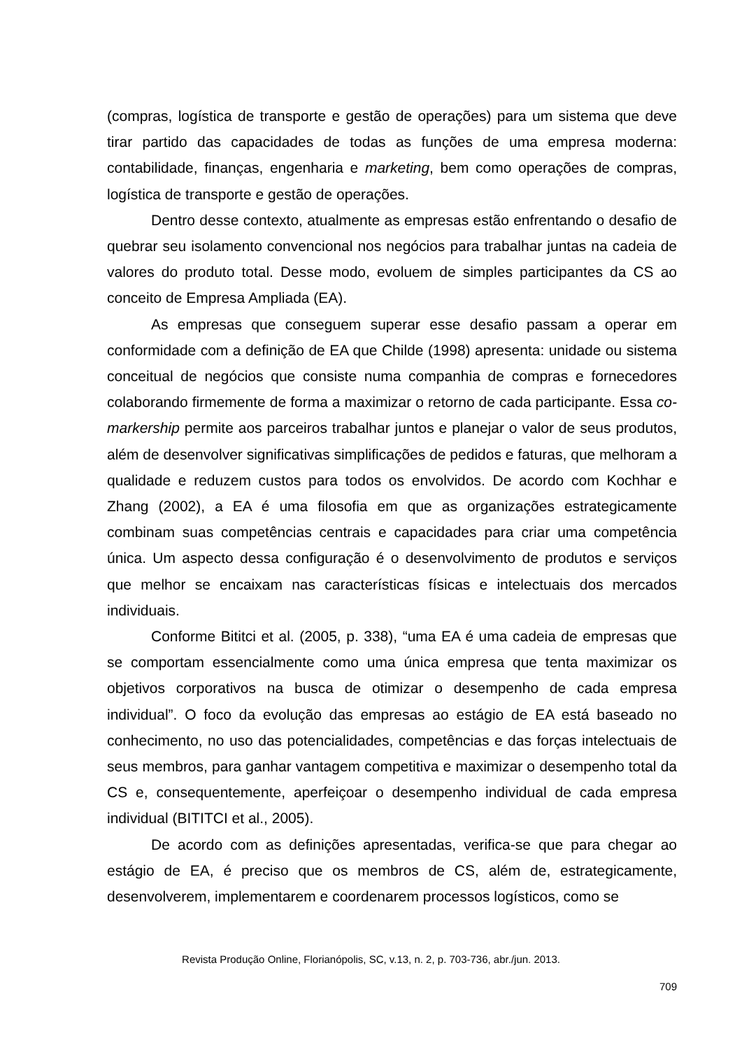(compras, logística de transporte e gestão de operações) para um sistema que deve tirar partido das capacidades de todas as funções de uma empresa moderna: contabilidade, finanças, engenharia e marketing, bem como operações de compras, logística de transporte e gestão de operações.
Dentro desse contexto, atualmente as empresas estão enfrentando o desafio de quebrar seu isolamento convencional nos negócios para trabalhar juntas na cadeia de valores do produto total. Desse modo, evoluem de simples participantes da CS ao conceito de Empresa Ampliada (EA).
As empresas que conseguem superar esse desafio passam a operar em conformidade com a definição de EA que Childe (1998) apresenta: unidade ou sistema conceitual de negócios que consiste numa companhia de compras e fornecedores colaborando firmemente de forma a maximizar o retorno de cada participante. Essa co-markership permite aos parceiros trabalhar juntos e planejar o valor de seus produtos, além de desenvolver significativas simplificações de pedidos e faturas, que melhoram a qualidade e reduzem custos para todos os envolvidos. De acordo com Kochhar e Zhang (2002), a EA é uma filosofia em que as organizações estrategicamente combinam suas competências centrais e capacidades para criar uma competência única. Um aspecto dessa configuração é o desenvolvimento de produtos e serviços que melhor se encaixam nas características físicas e intelectuais dos mercados individuais.
Conforme Bititci et al. (2005, p. 338), “uma EA é uma cadeia de empresas que se comportam essencialmente como uma única empresa que tenta maximizar os objetivos corporativos na busca de otimizar o desempenho de cada empresa individual”. O foco da evolução das empresas ao estágio de EA está baseado no conhecimento, no uso das potencialidades, competências e das forças intelectuais de seus membros, para ganhar vantagem competitiva e maximizar o desempenho total da CS e, consequentemente, aperfeiçoar o desempenho individual de cada empresa individual (BITITCI et al., 2005).
De acordo com as definições apresentadas, verifica-se que para chegar ao estágio de EA, é preciso que os membros de CS, além de, estrategicamente, desenvolverem, implementarem e coordenarem processos logísticos, como se
Revista Produção Online, Florianópolis, SC, v.13, n. 2, p. 703-736, abr./jun. 2013.
709